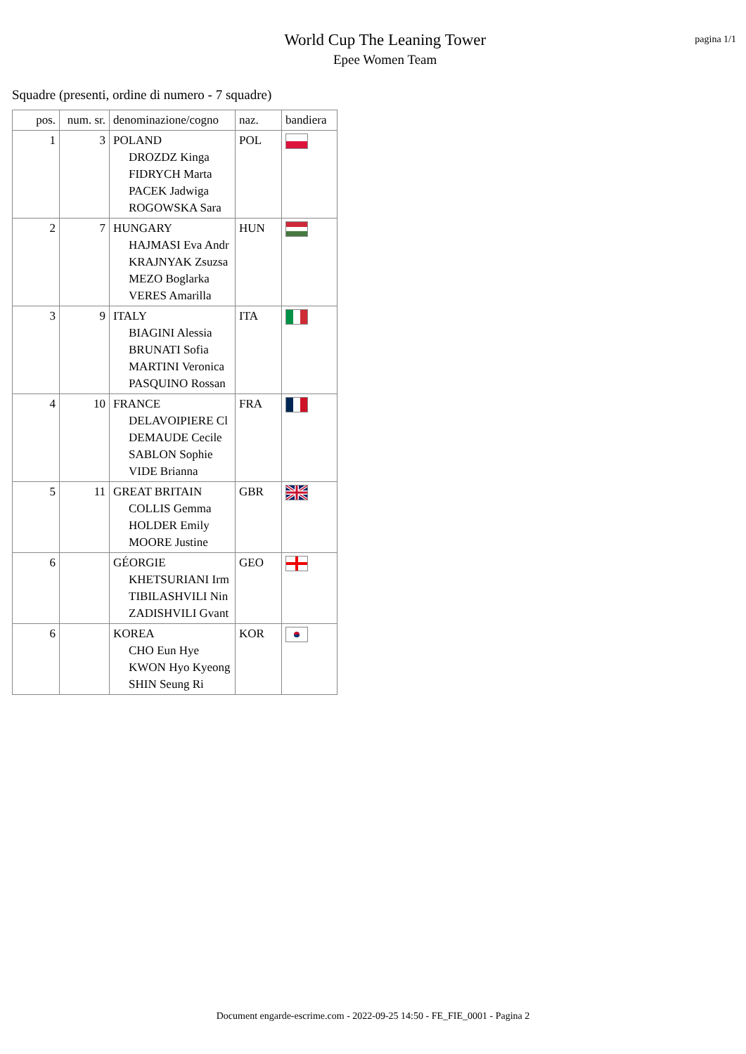World Cup The Leaning Tower
Epee Women Team
pagina 1/1
Squadre (presenti, ordine di numero - 7 squadre)
| pos. | num. sr. | denominazione/cogno | naz. | bandiera |
| --- | --- | --- | --- | --- |
| 1 | 3 | POLAND DROZDZ Kinga FIDRYCH Marta PACEK Jadwiga ROGOWSKA Sara | POL | |
| 2 | 7 | HUNGARY HAJMASI Eva Andr KRAJNYAK Zsuzsa MEZO Boglarka VERES Amarilla | HUN | |
| 3 | 9 | ITALY BIAGINI Alessia BRUNATI Sofia MARTINI Veronica PASQUINO Rossan | ITA | |
| 4 | 10 | FRANCE DELAVOIPIERE Cl DEMAUDE Cecile SABLON Sophie VIDE Brianna | FRA | |
| 5 | 11 | GREAT BRITAIN COLLIS Gemma HOLDER Emily MOORE Justine | GBR | |
| 6 | | GÉORGIE KHETSURIANI Irm TIBILASHVILI Nin ZADISHVILI Gvant | GEO | |
| 6 | | KOREA CHO Eun Hye KWON Hyo Kyeong SHIN Seung Ri | KOR | |
Document engarde-escrime.com - 2022-09-25 14:50 - FE_FIE_0001 - Pagina 2